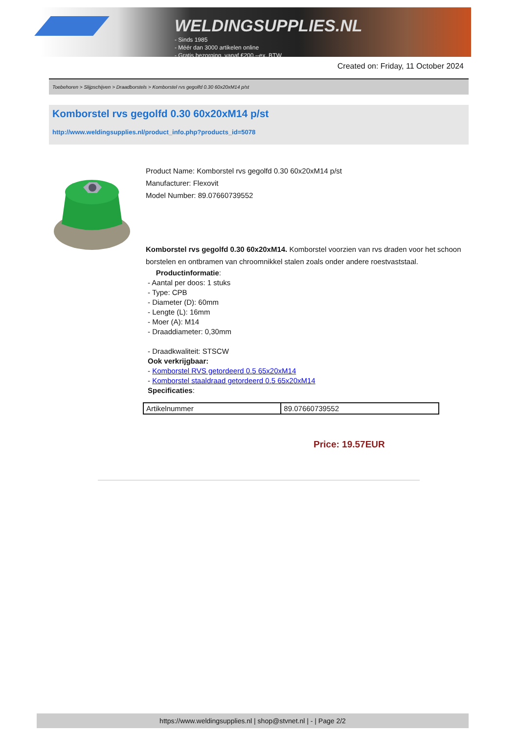WELDINGSUPPLIES.NL
- Sinds 1985
- Méér dan 3000 artikelen online
- Gratis bezorging, vanaf €200,--ex. BTW
Created on: Friday, 11 October 2024
Toebehoren > Slijpschijven > Draadborstels > Komborstel rvs gegolfd 0.30 60x20xM14 p/st
Komborstel rvs gegolfd 0.30 60x20xM14 p/st
http://www.weldingsupplies.nl/product_info.php?products_id=5078
Product Name: Komborstel rvs gegolfd 0.30 60x20xM14 p/st
Manufacturer: Flexovit
Model Number: 89.07660739552
Komborstel rvs gegolfd 0.30 60x20xM14. Komborstel voorzien van rvs draden voor het schoon borstelen en ontbramen van chroomnikkel stalen zoals onder andere roestvaststaal.
Productinformatie:
- Aantal per doos: 1 stuks
- Type: CPB
- Diameter (D): 60mm
- Lengte (L): 16mm
- Moer (A): M14
- Draaddiameter: 0,30mm
- Draadkwaliteit: STSCW
Ook verkrijgbaar:
- Komborstel RVS getordeerd 0.5 65x20xM14
- Komborstel staaldraad getordeerd 0.5 65x20xM14
Specificaties:
| Artikelnummer | 89.07660739552 |
Price: 19.57EUR
https://www.weldingsupplies.nl | shop@stvnet.nl | - | Page 2/2